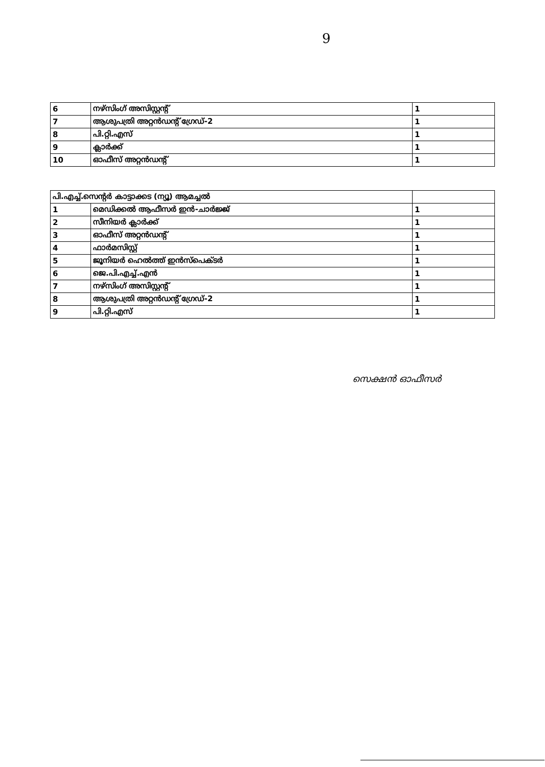9
| 6 | നഴ്സിംഗ് അസിസ്റ്റന്റ് | 1 |
| 7 | ആശുപത്രി അറ്റൻഡന്റ് ഗ്രേഡ്-2 | 1 |
| 8 | പി.റ്റി.എസ് | 1 |
| 9 | ക്ലാർക്ക് | 1 |
| 10 | ഓഫീസ് അറ്റൻഡന്റ് | 1 |
| പി.എച്ച്.സെന്റർ കാട്ടാക്കട (ന്യൂ) ആമച്ചൽ | | |
| 1 | മെഡിക്കൽ ആഫീസർ ഇൻ-ചാർജ്ജ് | 1 |
| 2 | സീനിയർ ക്ലാർക്ക് | 1 |
| 3 | ഓഫീസ് അറ്റൻഡന്റ് | 1 |
| 4 | ഫാർമസിസ്റ്റ് | 1 |
| 5 | ജൂനിയർ ഹെൽത്ത് ഇൻസ്പെക്ടർ | 1 |
| 6 | ജെ.പി.എച്ച്.എൻ | 1 |
| 7 | നഴ്സിംഗ് അസിസ്റ്റന്റ് | 1 |
| 8 | ആശുപത്രി അറ്റൻഡന്റ് ഗ്രേഡ്-2 | 1 |
| 9 | പി.റ്റി.എസ് | 1 |
സെക്ഷൻ ഓഫീസർ